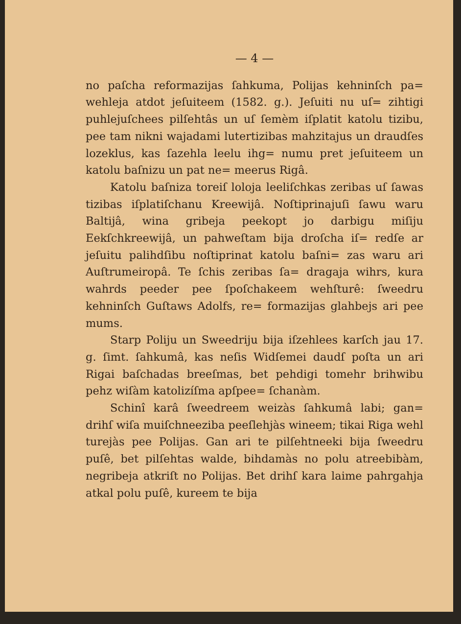— 4 —
no paſcha reformazijas ſahkuma, Polijas kehninſch pa= wehleja atdot jeſuiteem (1582. g.). Jeſuiti nu uſ= zihtigi puhlejuſchees pilſehtâs un uſ ſemèm iſplatit katolu tizibu, pee tam nikni wajadami lutertizibas mahzitajus un draudſes lozeklus, kas ſazehla leelu ihg= numu pret jeſuiteem un katolu baſnizu un pat ne= meerus Rigâ.
Katolu baſniza toreiſ loloja leeliſchkas zeribas uſ ſawas tizibas iſplatiſchanu Kreewijâ. Noſtiprinajuſi ſawu waru Baltijâ, wina gribeja peekopt jo darbigu miſiju Eekſchkreewijâ, un pahweſtam bija droſcha iſ= redſe ar jeſuitu palihdſibu noſtiprinat katolu baſni= zas waru ari Auſtrumeiropâ. Te ſchis zeribas ſa= dragaja wihrs, kura wahrds peeder pee ſpoſchakeem wehſturê: ſweedru kehninſch Guſtaws Adolfs, re= formazijas glahbejs ari pee mums.
Starp Poliju un Sweedriju bija iſzehlees karſch jau 17. g. ſimt. ſahkumâ, kas neſis Widſemei daudſ poſta un ari Rigai baſchadas breeſmas, bet pehdigi tomehr brihwibu pehz wiſàm katolizíſma apſpee= ſchanàm.
Schinî karâ ſweedreem weizàs ſahkumâ labi; gan= drihſ wiſa muiſchneeziba peeſlehjàs wineem; tikai Riga wehl turejàs pee Polijas. Gan ari te pilſehtneeki bija ſweedru puſê, bet pilſehtas walde, bihdamàs no polu atreebibàm, negribeja atkriſt no Polijas. Bet drihſ kara laime pahrgahja atkal polu puſê, kureem te bija